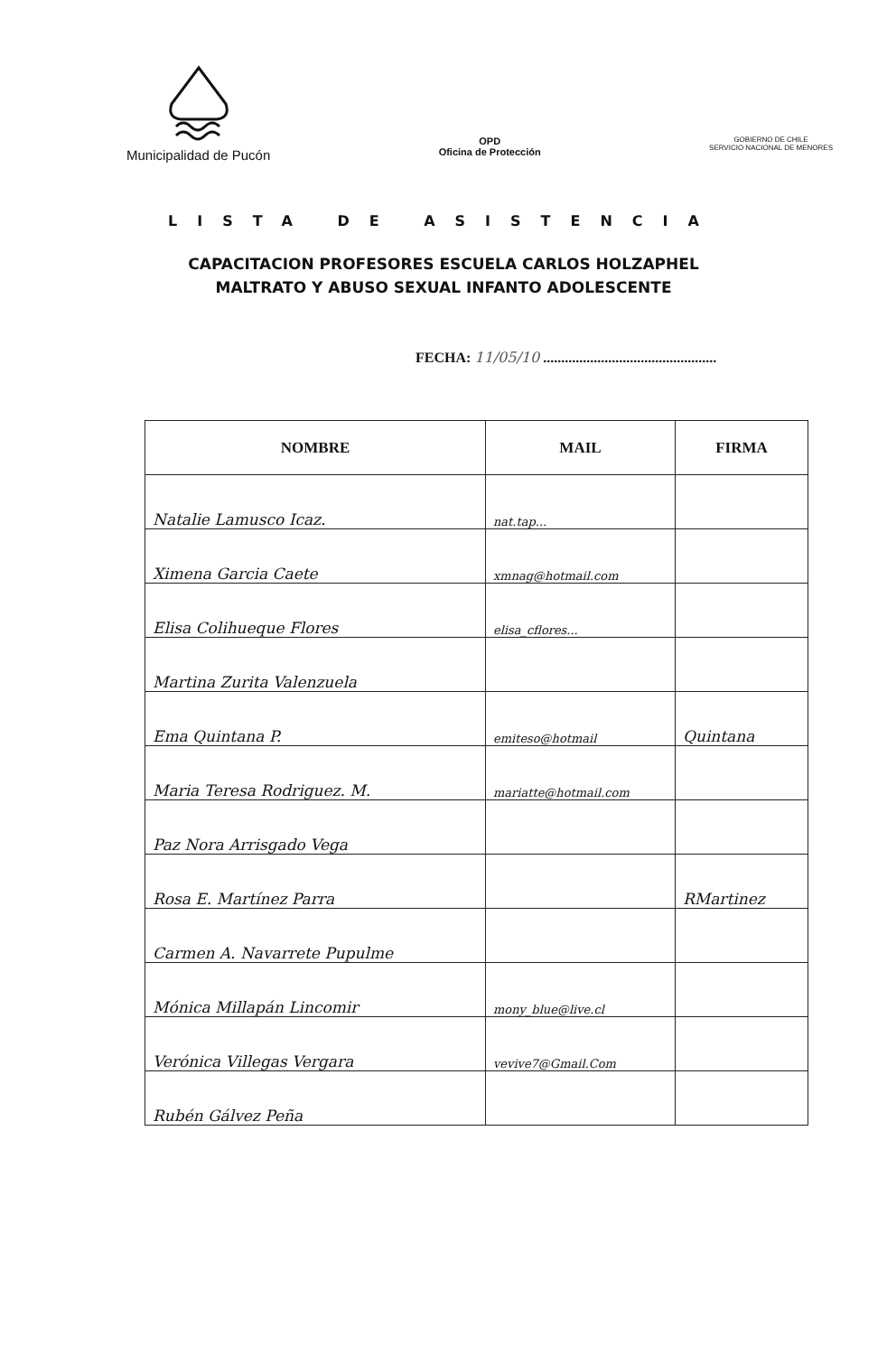Municipalidad de Pucón
OPD
Oficina de Protección
GOBIERNO DE CHILE
SERVICIO NACIONAL DE MENORES
LISTA DE ASISTENCIA
CAPACITACION PROFESORES ESCUELA CARLOS HOLZAPHEL
MALTRATO Y ABUSO SEXUAL INFANTO ADOLESCENTE
FECHA: 11/05/10 ................................................
| NOMBRE | MAIL | FIRMA |
| --- | --- | --- |
| Natalie Lamusco Icaz. | nat.tap... | |
| Ximena Garcia Caete | xmnag@hotmail.com | |
| Elisa Colihueque Flores | elisa_cflores... | |
| Martina Zurita Valenzuela | | |
| Ema Quintana P. | emiteso@hotmail | Quintana |
| Maria Teresa Rodriguez. M. | mariatte@hotmail.com | |
| Paz Nora Arrisgado Vega | | |
| Rosa E. Martínez Parra | | RMartinez |
| Carmen A. Navarrete Pupulme | | |
| Mónica Millapán Lincomir | mony_blue@live.cl | |
| Verónica Villegas Vergara | vevive7@Gmail.Com | |
| Rubén Gálvez Peña | | |